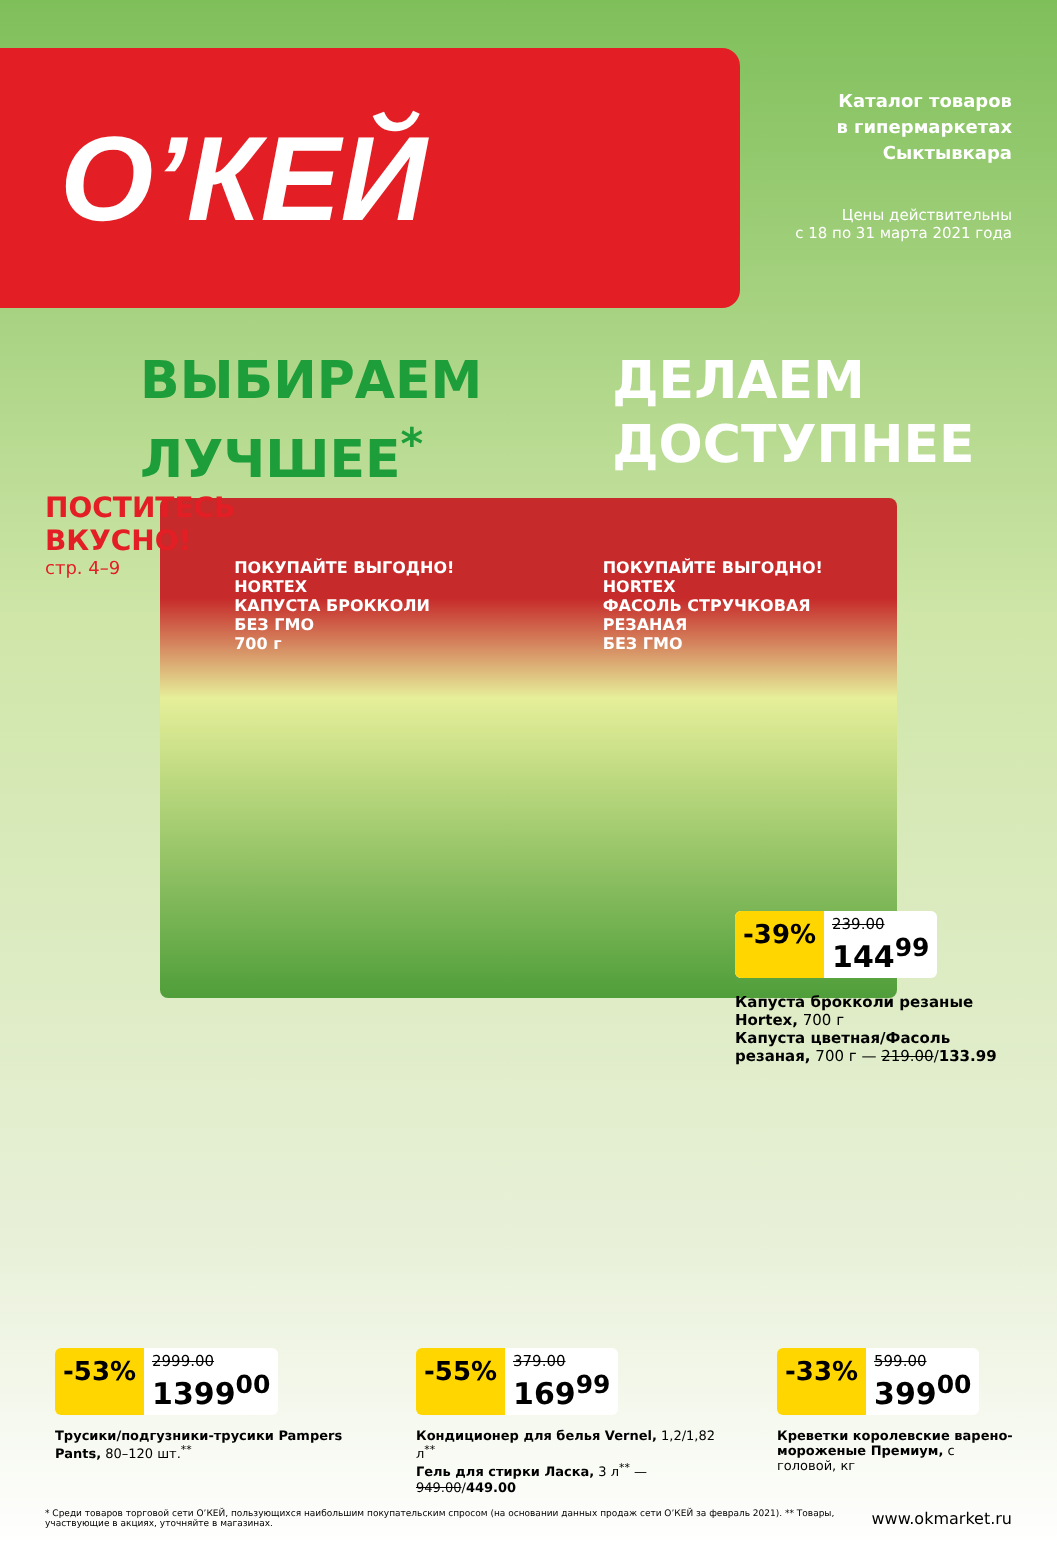О’КЕЙ
Каталог товаров
в гипермаркетах
Сыктывкара
Цены действительны
с 18 по 31 марта 2021 года
ВЫБИРАЕМ
ЛУЧШЕЕ<sup>*</sup>
ДЕЛАЕМ
ДОСТУПНЕЕ
ПОСТИТЕСЬ
ВКУСНО!
стр. 4–9
ПОКУПАЙТЕ ВЫГОДНО!
HORTEX
КАПУСТА БРОККОЛИ
БЕЗ ГМО
700 г
ПОКУПАЙТЕ ВЫГОДНО!
HORTEX
ФАСОЛЬ СТРУЧКОВАЯ
РЕЗАНАЯ
БЕЗ ГМО
-39% 239.00 144<sup>99</sup>
Капуста брокколи резаные Hortex, 700 г
Капуста цветная/Фасоль резаная, 700 г — 219.00/133.99
-53% 2999.00 1399<sup>00</sup>
Трусики/подгузники-трусики Pampers Pants, 80–120 шт.<sup>**</sup>
-55% 379.00 169<sup>99</sup>
Кондиционер для белья Vernel, 1,2/1,82 л<sup>**</sup>
Гель для стирки Ласка, 3 л<sup>**</sup> — 949.00/449.00
-33% 599.00 399<sup>00</sup>
Креветки королевские варено-мороженые Премиум, с головой, кг
* Среди товаров торговой сети О’КЕЙ, пользующихся наибольшим покупательским спросом (на основании данных продаж сети О’КЕЙ за февраль 2021). ** Товары, участвующие в акциях, уточняйте в магазинах. www.okmarket.ru